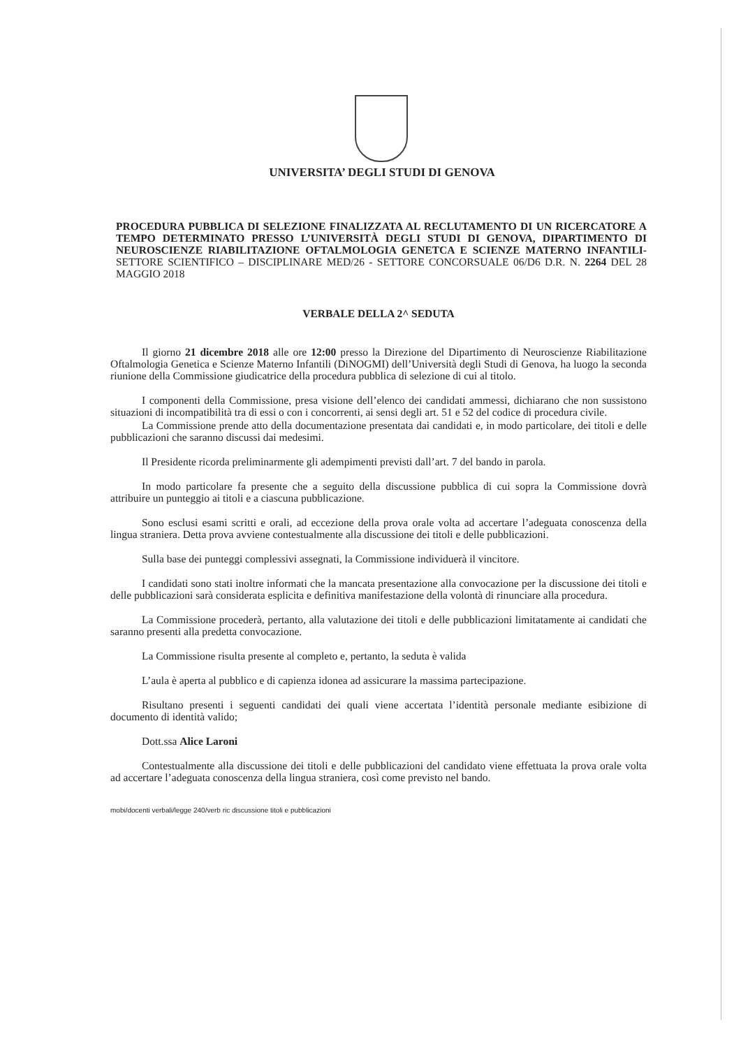UNIVERSITA’ DEGLI STUDI DI GENOVA
PROCEDURA PUBBLICA DI SELEZIONE FINALIZZATA AL RECLUTAMENTO DI UN RICERCATORE A TEMPO DETERMINATO PRESSO L’UNIVERSITÀ DEGLI STUDI DI GENOVA, DIPARTIMENTO DI NEUROSCIENZE RIABILITAZIONE OFTALMOLOGIA GENETCA E SCIENZE MATERNO INFANTILI- SETTORE SCIENTIFICO – DISCIPLINARE MED/26 - SETTORE CONCORSUALE 06/D6 D.R. N. 2264 DEL 28 MAGGIO 2018
VERBALE DELLA 2^ SEDUTA
Il giorno 21 dicembre 2018 alle ore 12:00 presso la Direzione del Dipartimento di Neuroscienze Riabilitazione Oftalmologia Genetica e Scienze Materno Infantili (DiNOGMI) dell’Università degli Studi di Genova, ha luogo la seconda riunione della Commissione giudicatrice della procedura pubblica di selezione di cui al titolo.
I componenti della Commissione, presa visione dell’elenco dei candidati ammessi, dichiarano che non sussistono situazioni di incompatibilità tra di essi o con i concorrenti, ai sensi degli art. 51 e 52 del codice di procedura civile.
La Commissione prende atto della documentazione presentata dai candidati e, in modo particolare, dei titoli e delle pubblicazioni che saranno discussi dai medesimi.
Il Presidente ricorda preliminarmente gli adempimenti previsti dall’art. 7 del bando in parola.
In modo particolare fa presente che a seguito della discussione pubblica di cui sopra la Commissione dovrà attribuire un punteggio ai titoli e a ciascuna pubblicazione.
Sono esclusi esami scritti e orali, ad eccezione della prova orale volta ad accertare l’adeguata conoscenza della lingua straniera. Detta prova avviene contestualmente alla discussione dei titoli e delle pubblicazioni.
Sulla base dei punteggi complessivi assegnati, la Commissione individuerà il vincitore.
I candidati sono stati inoltre informati che la mancata presentazione alla convocazione per la discussione dei titoli e delle pubblicazioni sarà considerata esplicita e definitiva manifestazione della volontà di rinunciare alla procedura.
La Commissione procederà, pertanto, alla valutazione dei titoli e delle pubblicazioni limitatamente ai candidati che saranno presenti alla predetta convocazione.
La Commissione risulta presente al completo e, pertanto, la seduta è valida
L’aula è aperta al pubblico e di capienza idonea ad assicurare la massima partecipazione.
Risultano presenti i seguenti candidati dei quali viene accertata l’identità personale mediante esibizione di documento di identità valido;
Dott.ssa Alice Laroni
Contestualmente alla discussione dei titoli e delle pubblicazioni del candidato viene effettuata la prova orale volta ad accertare l’adeguata conoscenza della lingua straniera, così come previsto nel bando.
mobi/docenti verbali/legge 240/verb ric discussione titoli e pubblicazioni